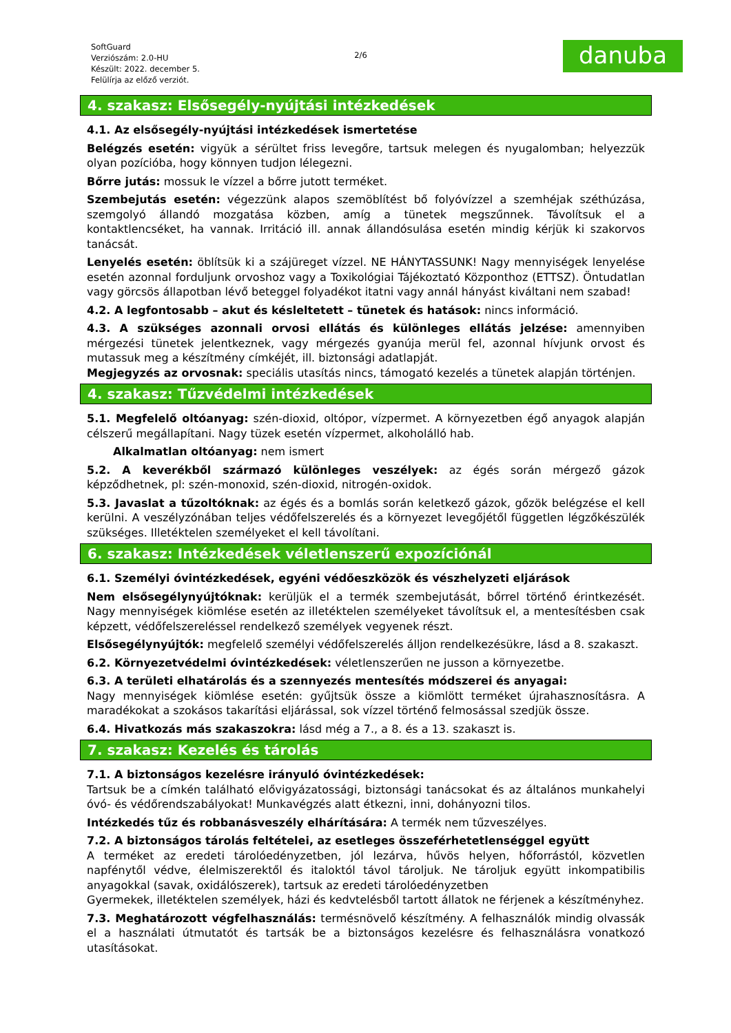SoftGuard
Verziószám: 2.0-HU
Készült: 2022. december 5.
Felülírja az előző verziót.
2/6
danuba
4. szakasz: Elsősegély-nyújtási intézkedések
4.1. Az elsősegély-nyújtási intézkedések ismertetése
Belégzés esetén: vigyük a sérültet friss levegőre, tartsuk melegen és nyugalomban; helyezzük olyan pozícióba, hogy könnyen tudjon lélegezni.
Bőrre jutás: mossuk le vízzel a bőrre jutott terméket.
Szembejutás esetén: végezzünk alapos szemöblítést bő folyóvízzel a szemhéjak széthúzása, szemgolyó állandó mozgatása közben, amíg a tünetek megszűnnek. Távolítsuk el a kontaktlencséket, ha vannak. Irritáció ill. annak állandósulása esetén mindig kérjük ki szakorvos tanácsát.
Lenyelés esetén: öblítsük ki a szájüreget vízzel. NE HÁNYTASSUNK! Nagy mennyiségek lenyelése esetén azonnal forduljunk orvoshoz vagy a Toxikológiai Tájékoztató Központhoz (ETTSZ). Öntudatlan vagy görcsös állapotban lévő beteggel folyadékot itatni vagy annál hányást kiváltani nem szabad!
4.2. A legfontosabb – akut és késleltetett – tünetek és hatások: nincs információ.
4.3. A szükséges azonnali orvosi ellátás és különleges ellátás jelzése: amennyiben mérgezési tünetek jelentkeznek, vagy mérgezés gyanúja merül fel, azonnal hívjunk orvost és mutassuk meg a készítmény címkéjét, ill. biztonsági adatlapját.
Megjegyzés az orvosnak: speciális utasítás nincs, támogató kezelés a tünetek alapján történjen.
4. szakasz: Tűzvédelmi intézkedések
5.1. Megfelelő oltóanyag: szén-dioxid, oltópor, vízpermet. A környezetben égő anyagok alapján célszerű megállapítani. Nagy tüzek esetén vízpermet, alkoholálló hab.
Alkalmatlan oltóanyag: nem ismert
5.2. A keverékből származó különleges veszélyek: az égés során mérgező gázok képződhetnek, pl: szén-monoxid, szén-dioxid, nitrogén-oxidok.
5.3. Javaslat a tűzoltóknak: az égés és a bomlás során keletkező gázok, gőzök belégzése el kell kerülni. A veszélyzónában teljes védőfelszerelés és a környezet levegőjétől független légzőkészülék szükséges. Illetéktelen személyeket el kell távolítani.
6. szakasz: Intézkedések véletlenszerű expozíciónál
6.1. Személyi óvintézkedések, egyéni védőeszközök és vészhelyzeti eljárások
Nem elsősegélynyújtóknak: kerüljük el a termék szembejutását, bőrrel történő érintkezését. Nagy mennyiségek kiömlése esetén az illetéktelen személyeket távolítsuk el, a mentesítésben csak képzett, védőfelszereléssel rendelkező személyek vegyenek részt.
Elsősegélynyújtók: megfelelő személyi védőfelszerelés álljon rendelkezésükre, lásd a 8. szakaszt.
6.2. Környezetvédelmi óvintézkedések: véletlenszerűen ne jusson a környezetbe.
6.3. A területi elhatárolás és a szennyezés mentesítés módszerei és anyagai:
Nagy mennyiségek kiömlése esetén: gyűjtsük össze a kiömlött terméket újrahasznosításra. A maradékokat a szokásos takarítási eljárással, sok vízzel történő felmosással szedjük össze.
6.4. Hivatkozás más szakaszokra: lásd még a 7., a 8. és a 13. szakaszt is.
7. szakasz: Kezelés és tárolás
7.1. A biztonságos kezelésre irányuló óvintézkedések:
Tartsuk be a címkén található elővigyázatossági, biztonsági tanácsokat és az általános munkahelyi óvó- és védőrendszabályokat! Munkavégzés alatt étkezni, inni, dohányozni tilos.
Intézkedés tűz és robbanásveszély elhárítására: A termék nem tűzveszélyes.
7.2. A biztonságos tárolás feltételei, az esetleges összeférhetetlenséggel együtt
A terméket az eredeti tárolóedényzetben, jól lezárva, hűvös helyen, hőforrástól, közvetlen napfénytől védve, élelmiszerektől és italoktól távol tároljuk. Ne tároljuk együtt inkompatibilis anyagokkal (savak, oxidálószerek), tartsuk az eredeti tárolóedényzetben
Gyermekek, illetéktelen személyek, házi és kedvtelésből tartott állatok ne férjenek a készítményhez.
7.3. Meghatározott végfelhasználás: termésnövelő készítmény. A felhasználók mindig olvassák el a használati útmutatót és tartsák be a biztonságos kezelésre és felhasználásra vonatkozó utasításokat.